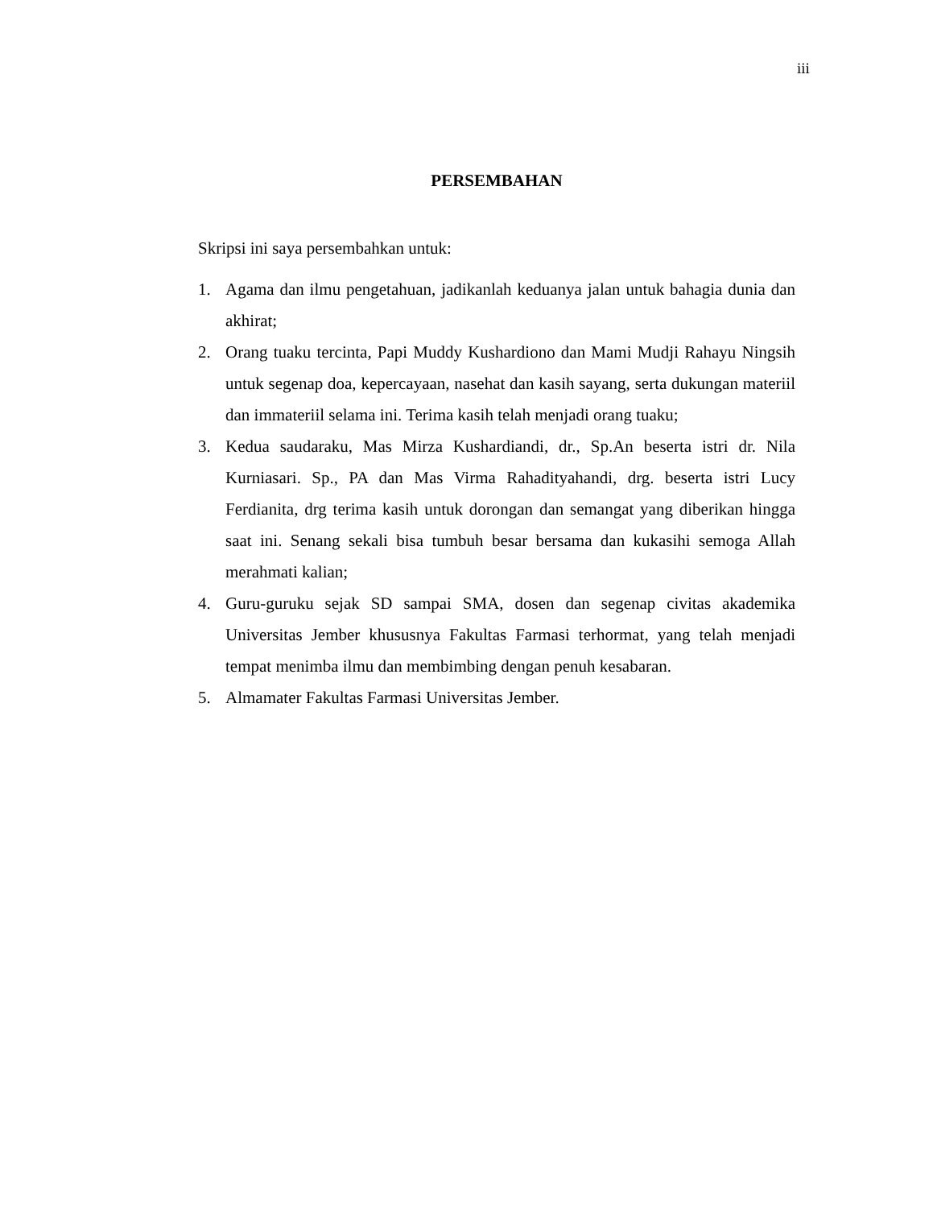iii
PERSEMBAHAN
Skripsi ini saya persembahkan untuk:
1. Agama dan ilmu pengetahuan, jadikanlah keduanya jalan untuk bahagia dunia dan akhirat;
2. Orang tuaku tercinta, Papi Muddy Kushardiono dan Mami Mudji Rahayu Ningsih untuk segenap doa, kepercayaan, nasehat dan kasih sayang, serta dukungan materiil dan immateriil selama ini. Terima kasih telah menjadi orang tuaku;
3. Kedua saudaraku, Mas Mirza Kushardiandi, dr., Sp.An beserta istri dr. Nila Kurniasari. Sp., PA dan Mas Virma Rahadityahandi, drg. beserta istri Lucy Ferdianita, drg terima kasih untuk dorongan dan semangat yang diberikan hingga saat ini. Senang sekali bisa tumbuh besar bersama dan kukasihi semoga Allah merahmati kalian;
4. Guru-guruku sejak SD sampai SMA, dosen dan segenap civitas akademika Universitas Jember khususnya Fakultas Farmasi terhormat, yang telah menjadi tempat menimba ilmu dan membimbing dengan penuh kesabaran.
5. Almamater Fakultas Farmasi Universitas Jember.